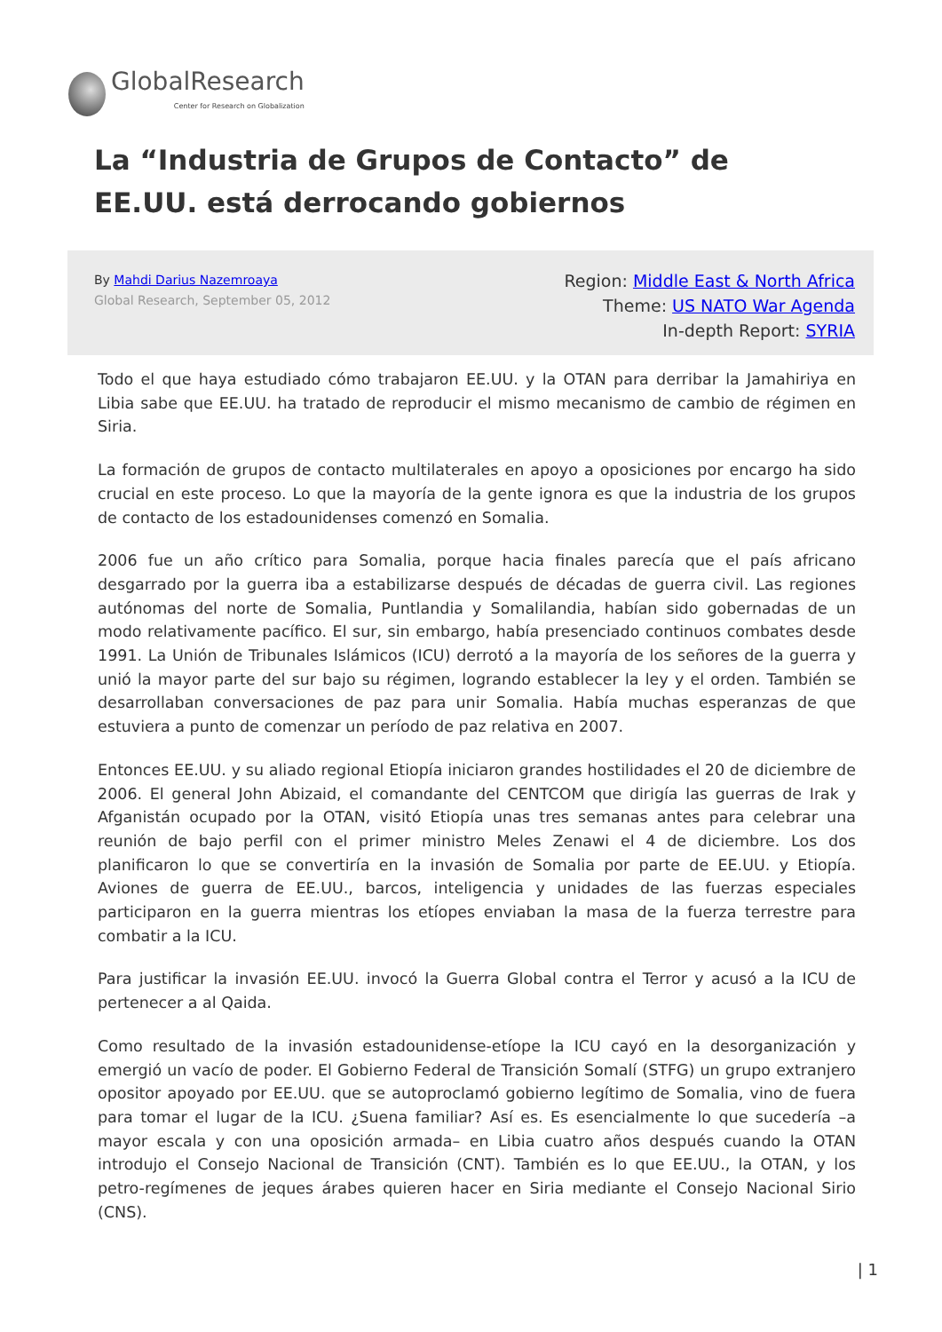GlobalResearch
Center for Research on Globalization
La “Industria de Grupos de Contacto” de EE.UU. está derrocando gobiernos
By Mahdi Darius Nazemroaya
Global Research, September 05, 2012
Region: Middle East & North Africa
Theme: US NATO War Agenda
In-depth Report: SYRIA
Todo el que haya estudiado cómo trabajaron EE.UU. y la OTAN para derribar la Jamahiriya en Libia sabe que EE.UU. ha tratado de reproducir el mismo mecanismo de cambio de régimen en Siria.
La formación de grupos de contacto multilaterales en apoyo a oposiciones por encargo ha sido crucial en este proceso. Lo que la mayoría de la gente ignora es que la industria de los grupos de contacto de los estadounidenses comenzó en Somalia.
2006 fue un año crítico para Somalia, porque hacia finales parecía que el país africano desgarrado por la guerra iba a estabilizarse después de décadas de guerra civil. Las regiones autónomas del norte de Somalia, Puntlandia y Somalilandia, habían sido gobernadas de un modo relativamente pacífico. El sur, sin embargo, había presenciado continuos combates desde 1991. La Unión de Tribunales Islámicos (ICU) derrotó a la mayoría de los señores de la guerra y unió la mayor parte del sur bajo su régimen, logrando establecer la ley y el orden. También se desarrollaban conversaciones de paz para unir Somalia. Había muchas esperanzas de que estuviera a punto de comenzar un período de paz relativa en 2007.
Entonces EE.UU. y su aliado regional Etiopía iniciaron grandes hostilidades el 20 de diciembre de 2006. El general John Abizaid, el comandante del CENTCOM que dirigía las guerras de Irak y Afganistán ocupado por la OTAN, visitó Etiopía unas tres semanas antes para celebrar una reunión de bajo perfil con el primer ministro Meles Zenawi el 4 de diciembre. Los dos planificaron lo que se convertiría en la invasión de Somalia por parte de EE.UU. y Etiopía. Aviones de guerra de EE.UU., barcos, inteligencia y unidades de las fuerzas especiales participaron en la guerra mientras los etíopes enviaban la masa de la fuerza terrestre para combatir a la ICU.
Para justificar la invasión EE.UU. invocó la Guerra Global contra el Terror y acusó a la ICU de pertenecer a al Qaida.
Como resultado de la invasión estadounidense-etíope la ICU cayó en la desorganización y emergió un vacío de poder. El Gobierno Federal de Transición Somalí (STFG) un grupo extranjero opositor apoyado por EE.UU. que se autoproclamó gobierno legítimo de Somalia, vino de fuera para tomar el lugar de la ICU. ¿Suena familiar? Así es. Es esencialmente lo que sucedería –a mayor escala y con una oposición armada– en Libia cuatro años después cuando la OTAN introdujo el Consejo Nacional de Transición (CNT). También es lo que EE.UU., la OTAN, y los petro-regímenes de jeques árabes quieren hacer en Siria mediante el Consejo Nacional Sirio (CNS).
| 1